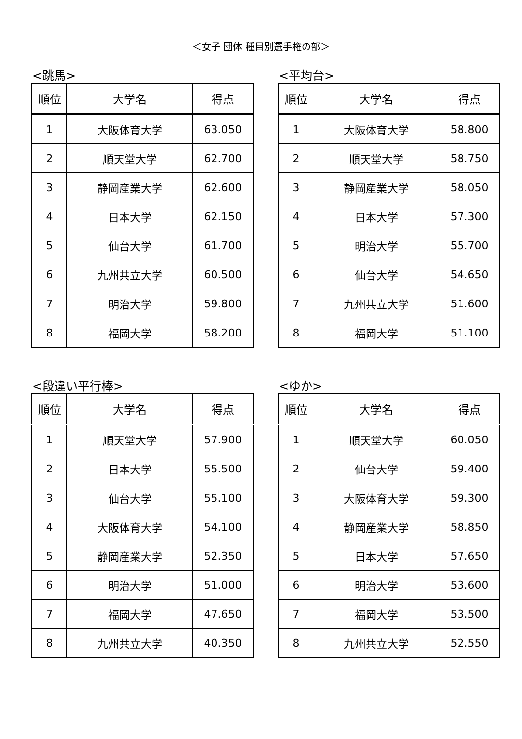＜女子 団体 種目別選手権の部＞
<跳馬>
| 順位 | 大学名 | 得点 |
| --- | --- | --- |
| 1 | 大阪体育大学 | 63.050 |
| 2 | 順天堂大学 | 62.700 |
| 3 | 静岡産業大学 | 62.600 |
| 4 | 日本大学 | 62.150 |
| 5 | 仙台大学 | 61.700 |
| 6 | 九州共立大学 | 60.500 |
| 7 | 明治大学 | 59.800 |
| 8 | 福岡大学 | 58.200 |
<平均台>
| 順位 | 大学名 | 得点 |
| --- | --- | --- |
| 1 | 大阪体育大学 | 58.800 |
| 2 | 順天堂大学 | 58.750 |
| 3 | 静岡産業大学 | 58.050 |
| 4 | 日本大学 | 57.300 |
| 5 | 明治大学 | 55.700 |
| 6 | 仙台大学 | 54.650 |
| 7 | 九州共立大学 | 51.600 |
| 8 | 福岡大学 | 51.100 |
<段違い平行棒>
| 順位 | 大学名 | 得点 |
| --- | --- | --- |
| 1 | 順天堂大学 | 57.900 |
| 2 | 日本大学 | 55.500 |
| 3 | 仙台大学 | 55.100 |
| 4 | 大阪体育大学 | 54.100 |
| 5 | 静岡産業大学 | 52.350 |
| 6 | 明治大学 | 51.000 |
| 7 | 福岡大学 | 47.650 |
| 8 | 九州共立大学 | 40.350 |
<ゆか>
| 順位 | 大学名 | 得点 |
| --- | --- | --- |
| 1 | 順天堂大学 | 60.050 |
| 2 | 仙台大学 | 59.400 |
| 3 | 大阪体育大学 | 59.300 |
| 4 | 静岡産業大学 | 58.850 |
| 5 | 日本大学 | 57.650 |
| 6 | 明治大学 | 53.600 |
| 7 | 福岡大学 | 53.500 |
| 8 | 九州共立大学 | 52.550 |